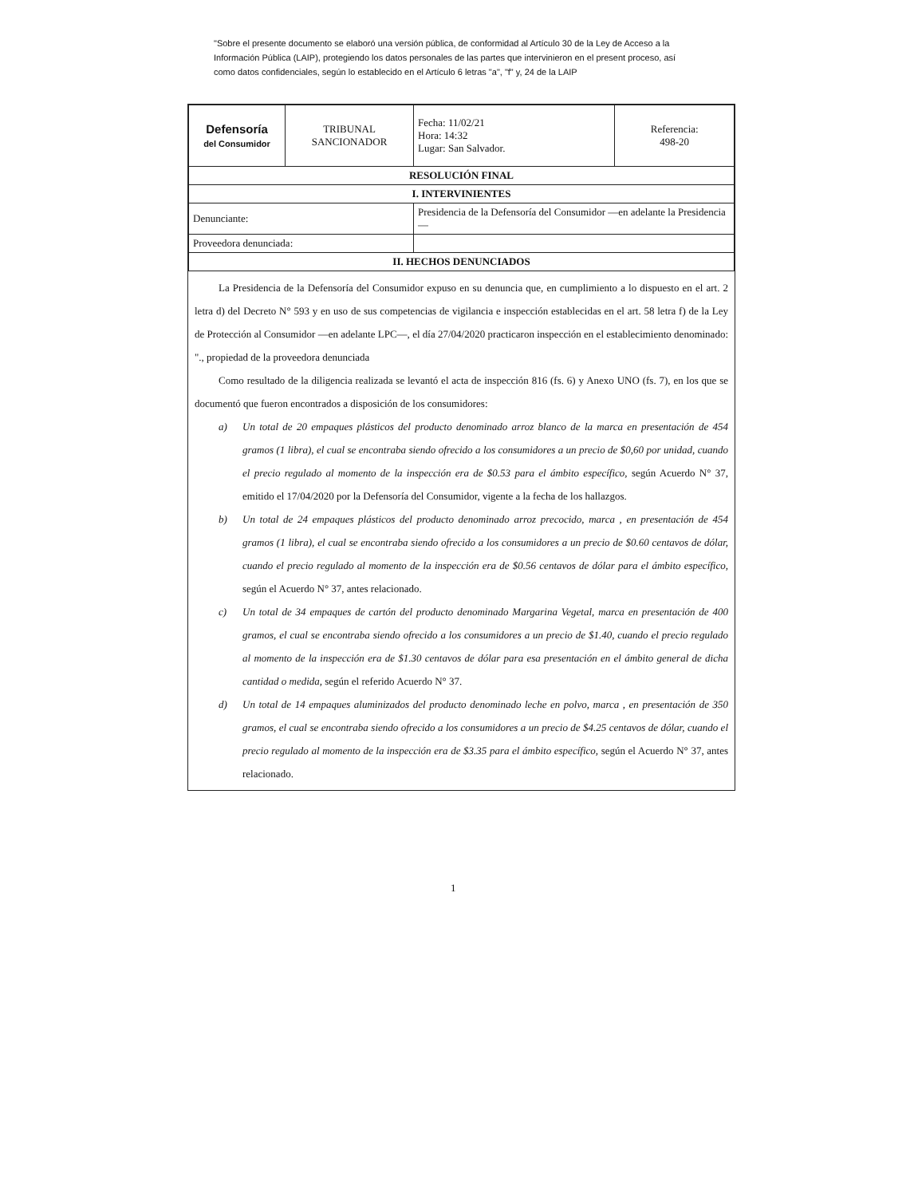"Sobre el presente documento se elaboró una versión pública, de conformidad al Artículo 30 de la Ley de Acceso a la Información Pública (LAIP), protegiendo los datos personales de las partes que intervinieron en el present proceso, así como datos confidenciales, según lo establecido en el Artículo 6 letras "a", "f" y, 24 de la LAIP
| Defensoría del Consumidor | TRIBUNAL SANCIONADOR | Fecha: 11/02/21 Hora: 14:32 Lugar: San Salvador. | Referencia: 498-20 |
| RESOLUCIÓN FINAL | | | |
| I. INTERVINIENTES | | | |
| Denunciante: | | Presidencia de la Defensoría del Consumidor —en adelante la Presidencia— | |
| Proveedora denunciada: | | | |
| II. HECHOS DENUNCIADOS | | | |
La Presidencia de la Defensoría del Consumidor expuso en su denuncia que, en cumplimiento a lo dispuesto en el art. 2 letra d) del Decreto N° 593 y en uso de sus competencias de vigilancia e inspección establecidas en el art. 58 letra f) de la Ley de Protección al Consumidor —en adelante LPC—, el día 27/04/2020 practicaron inspección en el establecimiento denominado: "., propiedad de la proveedora denunciada
Como resultado de la diligencia realizada se levantó el acta de inspección 816 (fs. 6) y Anexo UNO (fs. 7), en los que se documentó que fueron encontrados a disposición de los consumidores:
a) Un total de 20 empaques plásticos del producto denominado arroz blanco de la marca en presentación de 454 gramos (1 libra), el cual se encontraba siendo ofrecido a los consumidores a un precio de $0,60 por unidad, cuando el precio regulado al momento de la inspección era de $0.53 para el ámbito específico, según Acuerdo N° 37, emitido el 17/04/2020 por la Defensoría del Consumidor, vigente a la fecha de los hallazgos.
b) Un total de 24 empaques plásticos del producto denominado arroz precocido, marca , en presentación de 454 gramos (1 libra), el cual se encontraba siendo ofrecido a los consumidores a un precio de $0.60 centavos de dólar, cuando el precio regulado al momento de la inspección era de $0.56 centavos de dólar para el ámbito específico, según el Acuerdo N° 37, antes relacionado.
c) Un total de 34 empaques de cartón del producto denominado Margarina Vegetal, marca en presentación de 400 gramos, el cual se encontraba siendo ofrecido a los consumidores a un precio de $1.40, cuando el precio regulado al momento de la inspección era de $1.30 centavos de dólar para esa presentación en el ámbito general de dicha cantidad o medida, según el referido Acuerdo N° 37.
d) Un total de 14 empaques aluminizados del producto denominado leche en polvo, marca , en presentación de 350 gramos, el cual se encontraba siendo ofrecido a los consumidores a un precio de $4.25 centavos de dólar, cuando el precio regulado al momento de la inspección era de $3.35 para el ámbito específico, según el Acuerdo N° 37, antes relacionado.
1